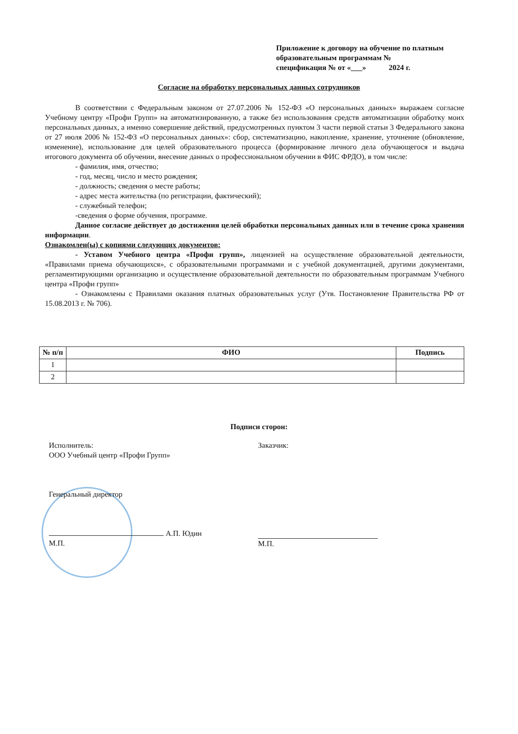Приложение к договору на обучение по платным образовательным программам №
спецификация № от «___» 2024 г.
Согласие на обработку персональных данных сотрудников
В соответствии с Федеральным законом от 27.07.2006 № 152-ФЗ «О персональных данных» выражаем согласие Учебному центру «Профи Групп» на автоматизированную, а также без использования средств автоматизации обработку моих персональных данных, а именно совершение действий, предусмотренных пунктом 3 части первой статьи 3 Федерального закона от 27 июля 2006 № 152-ФЗ «О персональных данных»: сбор, систематизацию, накопление, хранение, уточнение (обновление, изменение), использование для целей образовательного процесса (формирование личного дела обучающегося и выдача итогового документа об обучении, внесение данных о профессиональном обучении в ФИС ФРДО), в том числе:
- фамилия, имя, отчество;
- год, месяц, число и место рождения;
- должность; сведения о месте работы;
- адрес места жительства (по регистрации, фактический);
- служебный телефон;
-сведения о форме обучения, программе.
Данное согласие действует до достижения целей обработки персональных данных или в течение срока хранения информации.
Ознакомлен(ы) с копиями следующих документов:
- Уставом Учебного центра «Профи групп», лицензией на осуществление образовательной деятельности, «Правилами приема обучающихся», с образовательными программами и с учебной документацией, другими документами, регламентирующими организацию и осуществление образовательной деятельности по образовательным программам Учебного центра «Профи групп»
- Ознакомлены с Правилами оказания платных образовательных услуг (Утв. Постановление Правительства РФ от 15.08.2013 г. № 706).
| № п/п | ФИО | Подпись |
| --- | --- | --- |
| 1 | | |
| 2 | | |
Подписи сторон:
Исполнитель:
ООО Учебный центр «Профи Групп»
Генеральный директор
А.П. Юдин
М.П.
Заказчик:
М.П.